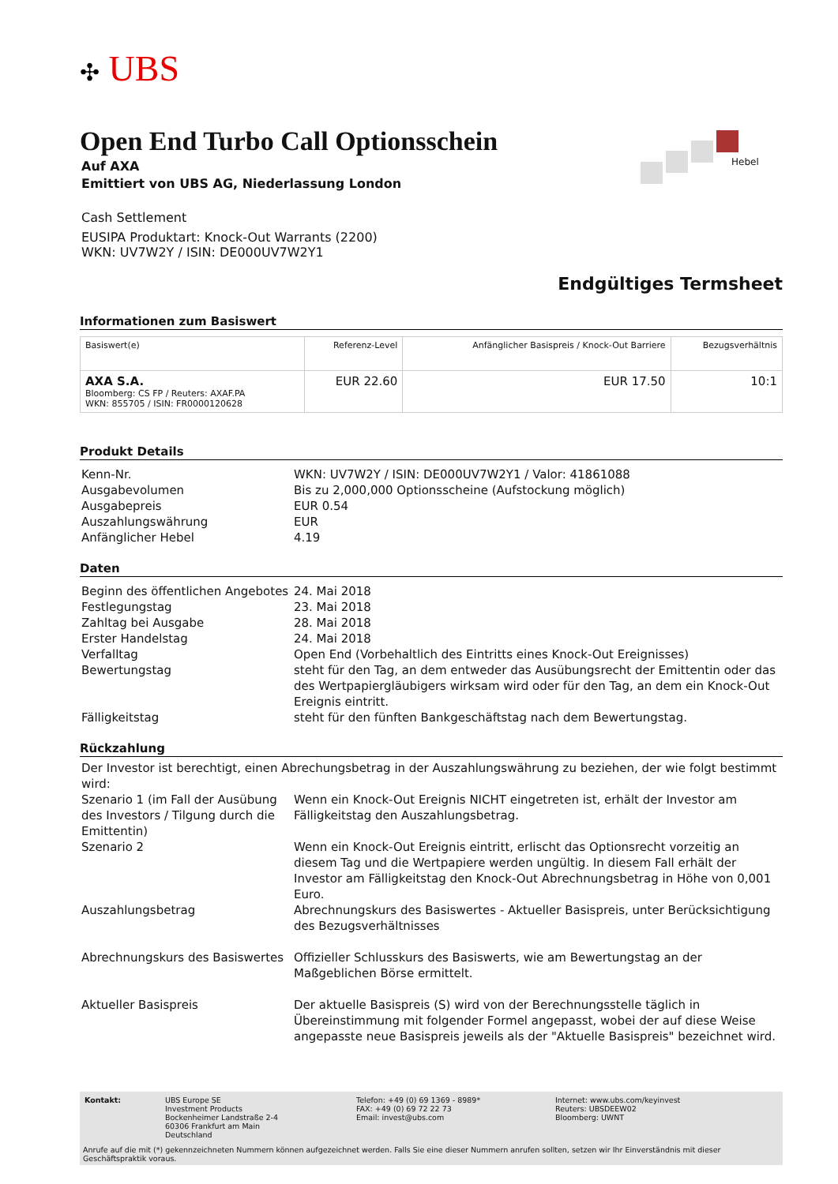✣ UBS
Hebel
Open End Turbo Call Optionsschein
Auf AXA
Emittiert von UBS AG, Niederlassung London
Cash Settlement
EUSIPA Produktart: Knock-Out Warrants (2200)
WKN: UV7W2Y / ISIN: DE000UV7W2Y1
Endgültiges Termsheet
Informationen zum Basiswert
| Basiswert(e) | Referenz-Level | Anfänglicher Basispreis / Knock-Out Barriere | Bezugsverhältnis |
| --- | --- | --- | --- |
| AXA S.A. Bloomberg: CS FP / Reuters: AXAF.PA WKN: 855705 / ISIN: FR0000120628 | EUR 22.60 | EUR 17.50 | 10:1 |
Produkt Details
| Kenn-Nr. | WKN: UV7W2Y / ISIN: DE000UV7W2Y1 / Valor: 41861088 |
| Ausgabevolumen | Bis zu 2,000,000 Optionsscheine (Aufstockung möglich) |
| Ausgabepreis | EUR 0.54 |
| Auszahlungswährung | EUR |
| Anfänglicher Hebel | 4.19 |
Daten
| Beginn des öffentlichen Angebotes | 24. Mai 2018 |
| Festlegungstag | 23. Mai 2018 |
| Zahltag bei Ausgabe | 28. Mai 2018 |
| Erster Handelstag | 24. Mai 2018 |
| Verfalltag | Open End (Vorbehaltlich des Eintritts eines Knock-Out Ereignisses) |
| Bewertungstag | steht für den Tag, an dem entweder das Ausübungsrecht der Emittentin oder das des Wertpapiergläubigers wirksam wird oder für den Tag, an dem ein Knock-Out Ereignis eintritt. |
| Fälligkeitstag | steht für den fünften Bankgeschäftstag nach dem Bewertungstag. |
Rückzahlung
| Der Investor ist berechtigt, einen Abrechungsbetrag in der Auszahlungswährung zu beziehen, der wie folgt bestimmt wird: | |
| Szenario 1 (im Fall der Ausübung des Investors / Tilgung durch die Emittentin) | Wenn ein Knock-Out Ereignis NICHT eingetreten ist, erhält der Investor am Fälligkeitstag den Auszahlungsbetrag. |
| Szenario 2 | Wenn ein Knock-Out Ereignis eintritt , erlischt das Optionsrecht vorzeitig an diesem Tag und die Wertpapiere werden ungültig. In diesem Fall erhält der Investor am Fälligkeitstag den Knock-Out Abrechnungsbetrag in Höhe von 0,001 Euro. |
| Auszahlungsbetrag | Abrechnungskurs des Basiswertes - Aktueller Basispreis, unter Berücksichtigung des Bezugsverhältnisses |
| Abrechnungskurs des Basiswertes | Offizieller Schlusskurs des Basiswerts, wie am Bewertungstag an der Maßgeblichen Börse ermittelt. |
| Aktueller Basispreis | Der aktuelle Basispreis (S) wird von der Berechnungsstelle täglich in Übereinstimmung mit folgender Formel angepasst, wobei der auf diese Weise angepasste neue Basispreis jeweils als der "Aktuelle Basispreis" bezeichnet wird. |
| Kontakt: | UBS Europe SE Investment Products Bockenheimer Landstraße 2-4 60306 Frankfurt am Main Deutschland | Telefon: +49 (0) 69 1369 - 8989* FAX: +49 (0) 69 72 22 73 Email: invest@ubs.com | Internet: www.ubs.com/keyinvest Reuters: UBSDEEW02 Bloomberg: UWNT |
Anrufe auf die mit (*) gekennzeichneten Nummern können aufgezeichnet werden. Falls Sie eine dieser Nummern anrufen sollten, setzen wir Ihr Einverständnis mit dieser Geschäftspraktik voraus.